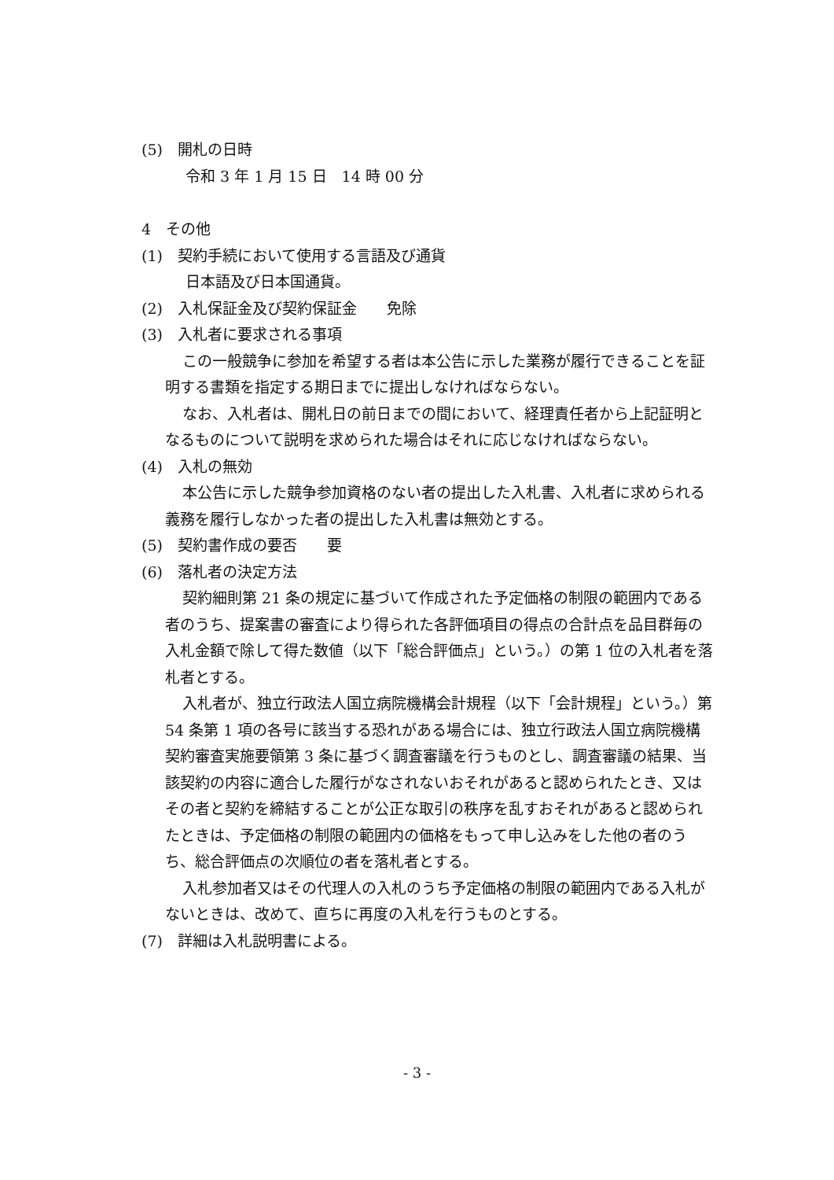(5)　開札の日時
令和 3 年 1 月 15 日　14 時 00 分
4　その他
(1)　契約手続において使用する言語及び通貨
日本語及び日本国通貨。
(2)　入札保証金及び契約保証金　　免除
(3)　入札者に要求される事項
この一般競争に参加を希望する者は本公告に示した業務が履行できることを証明する書類を指定する期日までに提出しなければならない。
なお、入札者は、開札日の前日までの間において、経理責任者から上記証明となるものについて説明を求められた場合はそれに応じなければならない。
(4)　入札の無効
本公告に示した競争参加資格のない者の提出した入札書、入札者に求められる義務を履行しなかった者の提出した入札書は無効とする。
(5)　契約書作成の要否　　要
(6)　落札者の決定方法
契約細則第 21 条の規定に基づいて作成された予定価格の制限の範囲内である者のうち、提案書の審査により得られた各評価項目の得点の合計点を品目群毎の入札金額で除して得た数値（以下「総合評価点」という。）の第 1 位の入札者を落札者とする。
入札者が、独立行政法人国立病院機構会計規程（以下「会計規程」という。）第 54 条第 1 項の各号に該当する恐れがある場合には、独立行政法人国立病院機構契約審査実施要領第 3 条に基づく調査審議を行うものとし、調査審議の結果、当該契約の内容に適合した履行がなされないおそれがあると認められたとき、又はその者と契約を締結することが公正な取引の秩序を乱すおそれがあると認められたときは、予定価格の制限の範囲内の価格をもって申し込みをした他の者のうち、総合評価点の次順位の者を落札者とする。
入札参加者又はその代理人の入札のうち予定価格の制限の範囲内である入札がないときは、改めて、直ちに再度の入札を行うものとする。
(7)　詳細は入札説明書による。
- 3 -